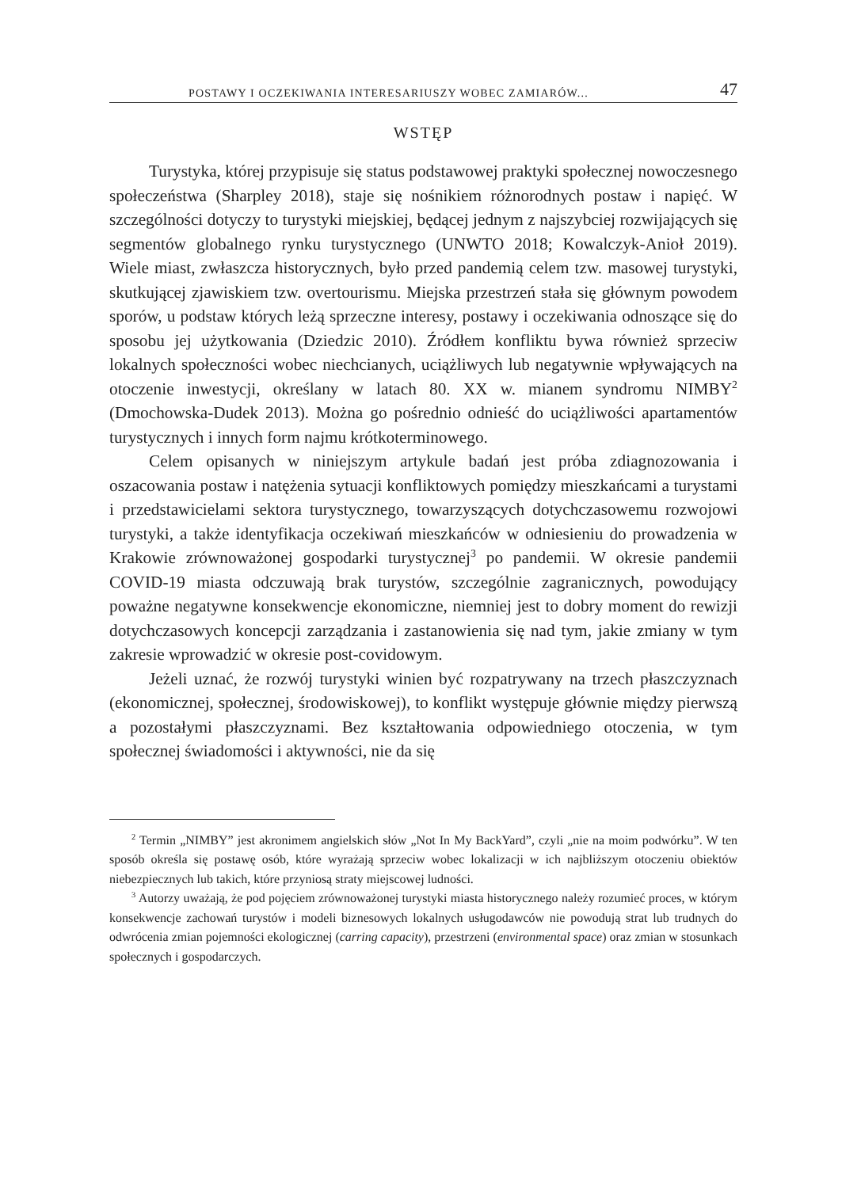POSTAWY I OCZEKIWANIA INTERESARIUSZY WOBEC ZAMIARÓW... 47
WSTĘP
Turystyka, której przypisuje się status podstawowej praktyki społecznej nowoczesnego społeczeństwa (Sharpley 2018), staje się nośnikiem różnorodnych postaw i napięć. W szczególności dotyczy to turystyki miejskiej, będącej jednym z najszybciej rozwijających się segmentów globalnego rynku turystycznego (UNWTO 2018; Kowalczyk-Anioł 2019). Wiele miast, zwłaszcza historycznych, było przed pandemią celem tzw. masowej turystyki, skutkującej zjawiskiem tzw. overtourismu. Miejska przestrzeń stała się głównym powodem sporów, u podstaw których leżą sprzeczne interesy, postawy i oczekiwania odnoszące się do sposobu jej użytkowania (Dziedzic 2010). Źródłem konfliktu bywa również sprzeciw lokalnych społeczności wobec niechcianych, uciążliwych lub negatywnie wpływających na otoczenie inwestycji, określany w latach 80. XX w. mianem syndromu NIMBY<sup>2</sup> (Dmochowska-Dudek 2013). Można go pośrednio odnieść do uciążliwości apartamentów turystycznych i innych form najmu krótkoterminowego.
Celem opisanych w niniejszym artykule badań jest próba zdiagnozowania i oszacowania postaw i natężenia sytuacji konfliktowych pomiędzy mieszkańcami a turystami i przedstawicielami sektora turystycznego, towarzyszących dotychczasowemu rozwojowi turystyki, a także identyfikacja oczekiwań mieszkańców w odniesieniu do prowadzenia w Krakowie zrównoważonej gospodarki turystycznej<sup>3</sup> po pandemii. W okresie pandemii COVID-19 miasta odczuwają brak turystów, szczególnie zagranicznych, powodujący poważne negatywne konsekwencje ekonomiczne, niemniej jest to dobry moment do rewizji dotychczasowych koncepcji zarządzania i zastanowienia się nad tym, jakie zmiany w tym zakresie wprowadzić w okresie post-covidowym.
Jeżeli uznać, że rozwój turystyki winien być rozpatrywany na trzech płaszczyznach (ekonomicznej, społecznej, środowiskowej), to konflikt występuje głównie między pierwszą a pozostałymi płaszczyznami. Bez kształtowania odpowiedniego otoczenia, w tym społecznej świadomości i aktywności, nie da się
<sup>2</sup> Termin „NIMBY” jest akronimem angielskich słów „Not In My BackYard”, czyli „nie na moim podwórku”. W ten sposób określa się postawę osób, które wyrażają sprzeciw wobec lokalizacji w ich najbliższym otoczeniu obiektów niebezpiecznych lub takich, które przyniosą straty miejscowej ludności.
<sup>3</sup> Autorzy uważają, że pod pojęciem zrównoważonej turystyki miasta historycznego należy rozumieć proces, w którym konsekwencje zachowań turystów i modeli biznesowych lokalnych usługodawców nie powodują strat lub trudnych do odwrócenia zmian pojemności ekologicznej (carring capacity), przestrzeni (environmental space) oraz zmian w stosunkach społecznych i gospodarczych.